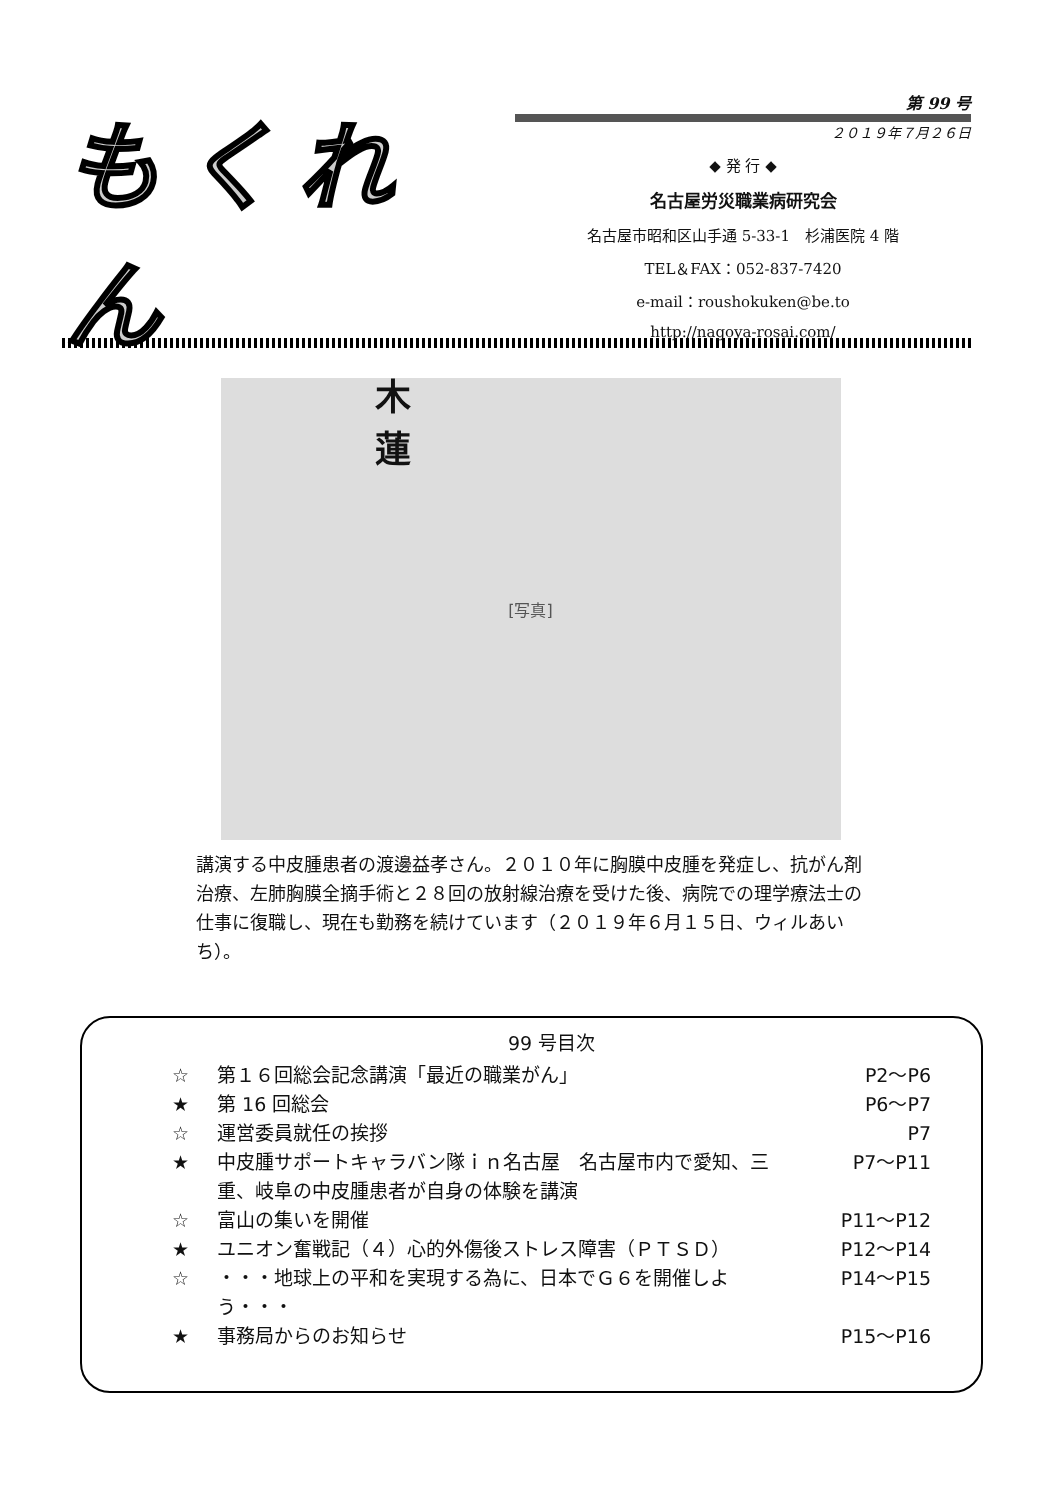もくれん
木 蓮
第 99 号
２０１９年７月２６日
◆ 発 行 ◆
名古屋労災職業病研究会
名古屋市昭和区山手通 5-33-1　杉浦医院 4 階
TEL＆FAX：052-837-7420
e-mail：roushokuken@be.to
http://nagoya-rosai.com/
[写真]
講演する中皮腫患者の渡邊益孝さん。２０１０年に胸膜中皮腫を発症し、抗がん剤治療、左肺胸膜全摘手術と２８回の放射線治療を受けた後、病院での理学療法士の仕事に復職し、現在も勤務を続けています（２０１９年６月１５日、ウィルあいち）。
99 号目次
☆ 第１６回総会記念講演「最近の職業がん」 P2～P6
★ 第 16 回総会 P6～P7
☆ 運営委員就任の挨拶 P7
★ 中皮腫サポートキャラバン隊ｉｎ名古屋　名古屋市内で愛知、三重、岐阜の中皮腫患者が自身の体験を講演 P7～P11
☆ 富山の集いを開催 P11～P12
★ ユニオン奮戦記（４）心的外傷後ストレス障害（ＰＴＳＤ） P12～P14
☆ ・・・地球上の平和を実現する為に、日本でＧ６を開催しよう・・・ P14～P15
★ 事務局からのお知らせ P15～P16